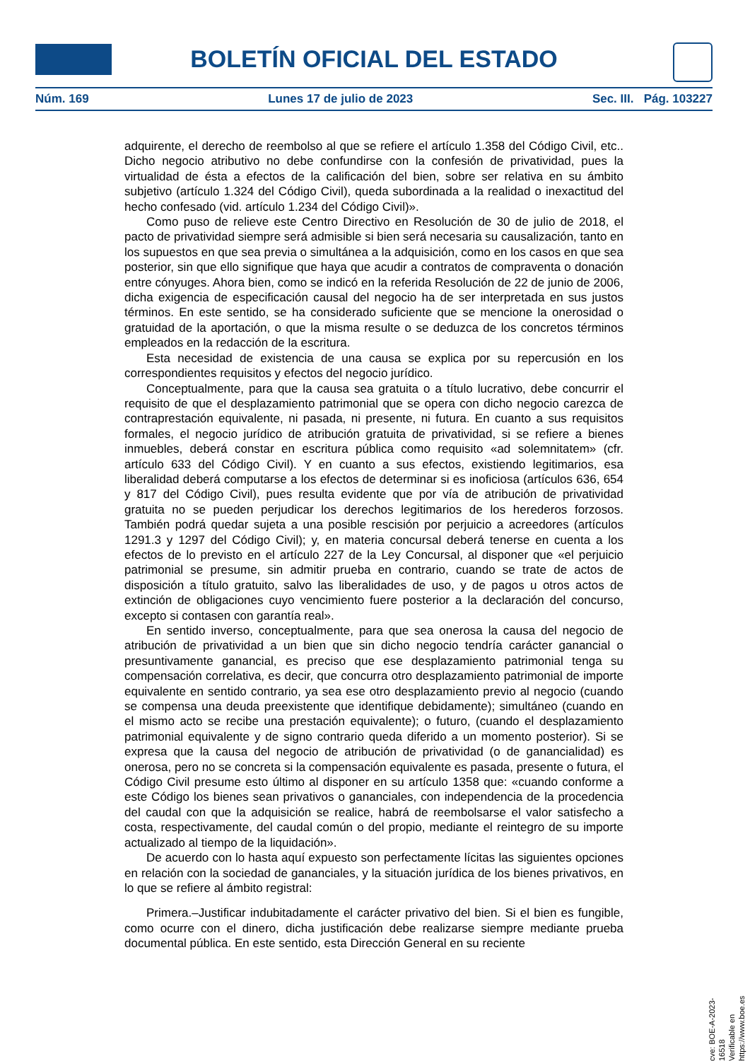BOLETÍN OFICIAL DEL ESTADO
Núm. 169 Lunes 17 de julio de 2023 Sec. III. Pág. 103227
adquirente, el derecho de reembolso al que se refiere el artículo 1.358 del Código Civil, etc.. Dicho negocio atributivo no debe confundirse con la confesión de privatividad, pues la virtualidad de ésta a efectos de la calificación del bien, sobre ser relativa en su ámbito subjetivo (artículo 1.324 del Código Civil), queda subordinada a la realidad o inexactitud del hecho confesado (vid. artículo 1.234 del Código Civil)».
Como puso de relieve este Centro Directivo en Resolución de 30 de julio de 2018, el pacto de privatividad siempre será admisible si bien será necesaria su causalización, tanto en los supuestos en que sea previa o simultánea a la adquisición, como en los casos en que sea posterior, sin que ello signifique que haya que acudir a contratos de compraventa o donación entre cónyuges. Ahora bien, como se indicó en la referida Resolución de 22 de junio de 2006, dicha exigencia de especificación causal del negocio ha de ser interpretada en sus justos términos. En este sentido, se ha considerado suficiente que se mencione la onerosidad o gratuidad de la aportación, o que la misma resulte o se deduzca de los concretos términos empleados en la redacción de la escritura.
Esta necesidad de existencia de una causa se explica por su repercusión en los correspondientes requisitos y efectos del negocio jurídico.
Conceptualmente, para que la causa sea gratuita o a título lucrativo, debe concurrir el requisito de que el desplazamiento patrimonial que se opera con dicho negocio carezca de contraprestación equivalente, ni pasada, ni presente, ni futura. En cuanto a sus requisitos formales, el negocio jurídico de atribución gratuita de privatividad, si se refiere a bienes inmuebles, deberá constar en escritura pública como requisito «ad solemnitatem» (cfr. artículo 633 del Código Civil). Y en cuanto a sus efectos, existiendo legitimarios, esa liberalidad deberá computarse a los efectos de determinar si es inoficiosa (artículos 636, 654 y 817 del Código Civil), pues resulta evidente que por vía de atribución de privatividad gratuita no se pueden perjudicar los derechos legitimarios de los herederos forzosos. También podrá quedar sujeta a una posible rescisión por perjuicio a acreedores (artículos 1291.3 y 1297 del Código Civil); y, en materia concursal deberá tenerse en cuenta a los efectos de lo previsto en el artículo 227 de la Ley Concursal, al disponer que «el perjuicio patrimonial se presume, sin admitir prueba en contrario, cuando se trate de actos de disposición a título gratuito, salvo las liberalidades de uso, y de pagos u otros actos de extinción de obligaciones cuyo vencimiento fuere posterior a la declaración del concurso, excepto si contasen con garantía real».
En sentido inverso, conceptualmente, para que sea onerosa la causa del negocio de atribución de privatividad a un bien que sin dicho negocio tendría carácter ganancial o presuntivamente ganancial, es preciso que ese desplazamiento patrimonial tenga su compensación correlativa, es decir, que concurra otro desplazamiento patrimonial de importe equivalente en sentido contrario, ya sea ese otro desplazamiento previo al negocio (cuando se compensa una deuda preexistente que identifique debidamente); simultáneo (cuando en el mismo acto se recibe una prestación equivalente); o futuro, (cuando el desplazamiento patrimonial equivalente y de signo contrario queda diferido a un momento posterior). Si se expresa que la causa del negocio de atribución de privatividad (o de ganancialidad) es onerosa, pero no se concreta si la compensación equivalente es pasada, presente o futura, el Código Civil presume esto último al disponer en su artículo 1358 que: «cuando conforme a este Código los bienes sean privativos o gananciales, con independencia de la procedencia del caudal con que la adquisición se realice, habrá de reembolsarse el valor satisfecho a costa, respectivamente, del caudal común o del propio, mediante el reintegro de su importe actualizado al tiempo de la liquidación».
De acuerdo con lo hasta aquí expuesto son perfectamente lícitas las siguientes opciones en relación con la sociedad de gananciales, y la situación jurídica de los bienes privativos, en lo que se refiere al ámbito registral:
Primera.–Justificar indubitadamente el carácter privativo del bien. Si el bien es fungible, como ocurre con el dinero, dicha justificación debe realizarse siempre mediante prueba documental pública. En este sentido, esta Dirección General en su reciente
cve: BOE-A-2023-16518
Verificable en https://www.boe.es